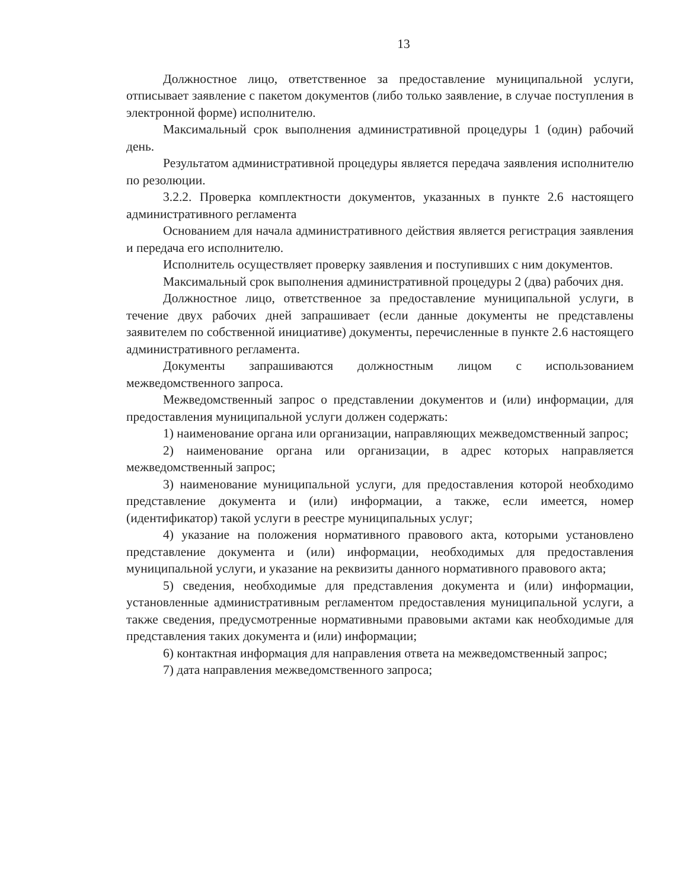13
Должностное лицо, ответственное за предоставление муниципальной услуги, отписывает заявление с пакетом документов (либо только заявление, в случае поступления в электронной форме) исполнителю.
Максимальный срок выполнения административной процедуры 1 (один) рабочий день.
Результатом административной процедуры является передача заявления исполнителю по резолюции.
3.2.2. Проверка комплектности документов, указанных в пункте 2.6 настоящего административного регламента
Основанием для начала административного действия является регистрация заявления и передача его исполнителю.
Исполнитель осуществляет проверку заявления и поступивших с ним документов.
Максимальный срок выполнения административной процедуры 2 (два) рабочих дня.
Должностное лицо, ответственное за предоставление муниципальной услуги, в течение двух рабочих дней запрашивает (если данные документы не представлены заявителем по собственной инициативе) документы, перечисленные в пункте 2.6 настоящего административного регламента.
Документы запрашиваются должностным лицом с использованием межведомственного запроса.
Межведомственный запрос о представлении документов и (или) информации, для предоставления муниципальной услуги должен содержать:
1) наименование органа или организации, направляющих межведомственный запрос;
2) наименование органа или организации, в адрес которых направляется межведомственный запрос;
3) наименование муниципальной услуги, для предоставления которой необходимо представление документа и (или) информации, а также, если имеется, номер (идентификатор) такой услуги в реестре муниципальных услуг;
4) указание на положения нормативного правового акта, которыми установлено представление документа и (или) информации, необходимых для предоставления муниципальной услуги, и указание на реквизиты данного нормативного правового акта;
5) сведения, необходимые для представления документа и (или) информации, установленные административным регламентом предоставления муниципальной услуги, а также сведения, предусмотренные нормативными правовыми актами как необходимые для представления таких документа и (или) информации;
6) контактная информация для направления ответа на межведомственный запрос;
7) дата направления межведомственного запроса;